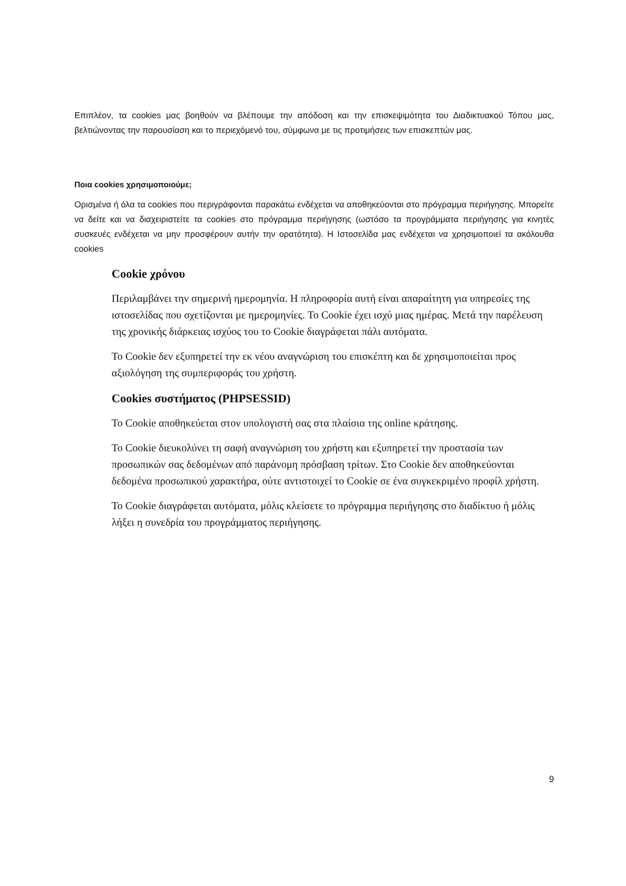Επιπλέον, τα cookies μας βοηθούν να βλέπουμε την απόδοση και την επισκεψιμότητα του Διαδικτυακού Τόπου μας, βελτιώνοντας την παρουσίαση και το περιεχόμενό του, σύμφωνα με τις προτιμήσεις των επισκεπτών μας.
Ποια cookies χρησιμοποιούμε;
Ορισμένα ή όλα τα cookies που περιγράφονται παρακάτω ενδέχεται να αποθηκεύονται στο πρόγραμμα περιήγησης. Μπορείτε να δείτε και να διαχειριστείτε τα cookies στο πρόγραμμα περιήγησης (ωστόσο τα προγράμματα περιήγησης για κινητές συσκευές ενδέχεται να μην προσφέρουν αυτήν την ορατότητα). Η Ιστοσελίδα μας ενδέχεται να χρησιμοποιεί τα ακόλουθα cookies
Cookie χρόνου
Περιλαμβάνει την σημερινή ημερομηνία. Η πληροφορία αυτή είναι απαραίτητη για υπηρεσίες της ιστοσελίδας που σχετίζονται με ημερομηνίες. Το Cookie έχει ισχύ μιας ημέρας. Μετά την παρέλευση της χρονικής διάρκειας ισχύος του το Cookie διαγράφεται πάλι αυτόματα.
Το Cookie δεν εξυπηρετεί την εκ νέου αναγνώριση του επισκέπτη και δε χρησιμοποιείται προς αξιολόγηση της συμπεριφοράς του χρήστη.
Cookies συστήματος (PHPSESSID)
Το Cookie αποθηκεύεται στον υπολογιστή σας στα πλαίσια της online κράτησης.
Το Cookie διευκολύνει τη σαφή αναγνώριση του χρήστη και εξυπηρετεί την προστασία των προσωπικών σας δεδομένων από παράνομη πρόσβαση τρίτων. Στο Cookie δεν αποθηκεύονται δεδομένα προσωπικού χαρακτήρα, ούτε αντιστοιχεί το Cookie σε ένα συγκεκριμένο προφίλ χρήστη.
Το Cookie διαγράφεται αυτόματα, μόλις κλείσετε το πρόγραμμα περιήγησης στο διαδίκτυο ή μόλις λήξει η συνεδρία του προγράμματος περιήγησης.
9